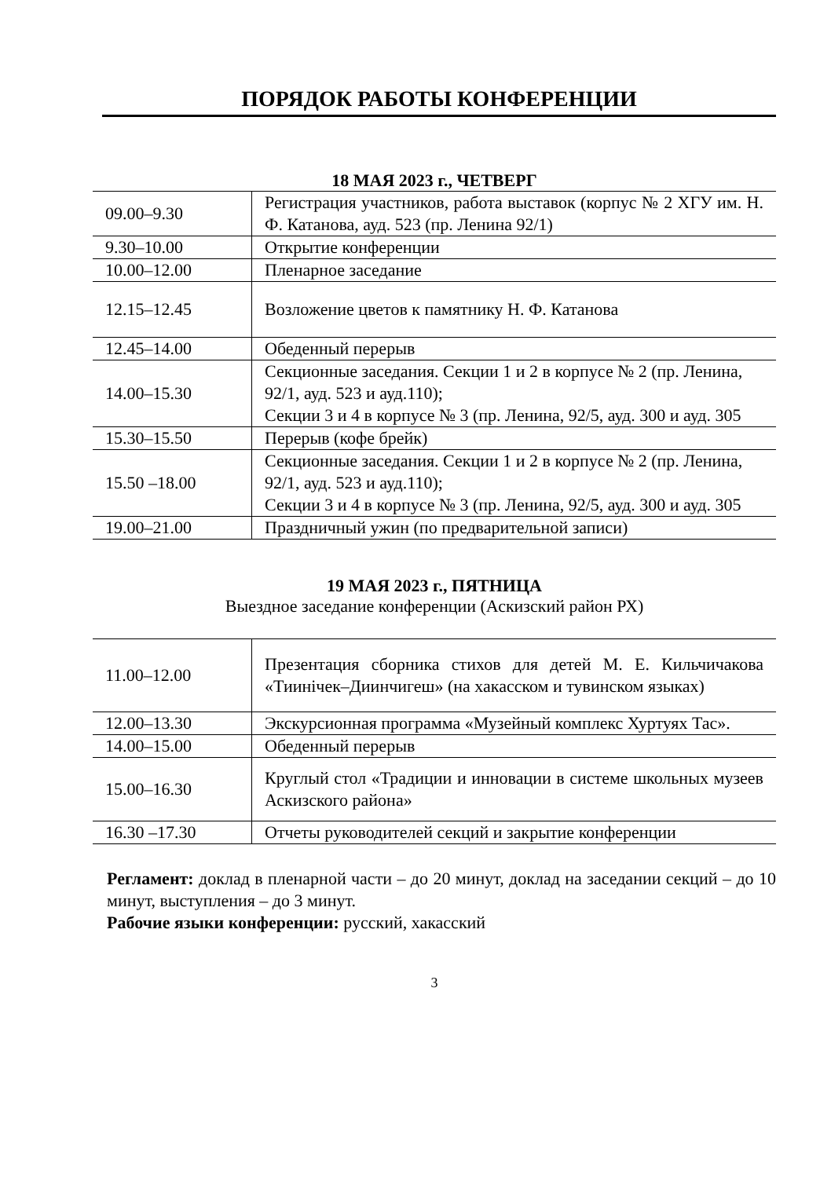ПОРЯДОК РАБОТЫ КОНФЕРЕНЦИИ
18 МАЯ 2023 г., ЧЕТВЕРГ
| 09.00–9.30 | Регистрация участников, работа выставок (корпус № 2 ХГУ им. Н. Ф. Катанова, ауд. 523 (пр. Ленина 92/1) |
| 9.30–10.00 | Открытие конференции |
| 10.00–12.00 | Пленарное заседание |
| 12.15–12.45 | Возложение цветов к памятнику Н. Ф. Катанова |
| 12.45–14.00 | Обеденный перерыв |
| 14.00–15.30 | Секционные заседания. Секции 1 и 2 в корпусе № 2 (пр. Ленина, 92/1, ауд. 523 и ауд.110); Секции 3 и 4 в корпусе № 3 (пр. Ленина, 92/5, ауд. 300 и ауд. 305 |
| 15.30–15.50 | Перерыв (кофе брейк) |
| 15.50 –18.00 | Секционные заседания. Секции 1 и 2 в корпусе № 2 (пр. Ленина, 92/1, ауд. 523 и ауд.110); Секции 3 и 4 в корпусе № 3 (пр. Ленина, 92/5, ауд. 300 и ауд. 305 |
| 19.00–21.00 | Праздничный ужин (по предварительной записи) |
19 МАЯ 2023 г., ПЯТНИЦА
Выездное заседание конференции (Аскизский район РХ)
| 11.00–12.00 | Презентация сборника стихов для детей М. Е. Кильчичакова «Тиинічек–Диинчигеш» (на хакасском и тувинском языках) |
| 12.00–13.30 | Экскурсионная программа «Музейный комплекс Хуртуях Тас». |
| 14.00–15.00 | Обеденный перерыв |
| 15.00–16.30 | Круглый стол «Традиции и инновации в системе школьных музеев Аскизского района» |
| 16.30 –17.30 | Отчеты руководителей секций и закрытие конференции |
Регламент: доклад в пленарной части – до 20 минут, доклад на заседании секций – до 10 минут, выступления – до 3 минут.
Рабочие языки конференции: русский, хакасский
3